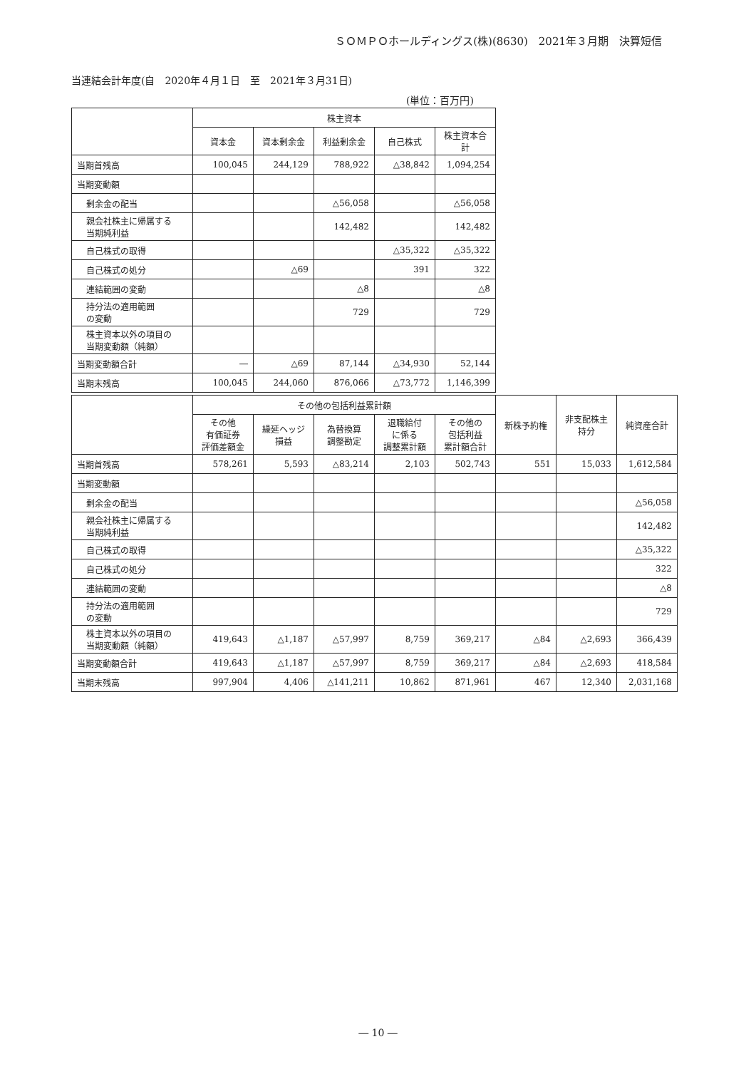ＳＯＭＰＯホールディングス(株)(8630)　2021年３月期　決算短信
当連結会計年度(自　2020年４月１日　至　2021年３月31日)
(単位：百万円)
| | 株主資本 | | | | |
| --- | --- | --- | --- | --- | --- |
| | 資本金 | 資本剰余金 | 利益剰余金 | 自己株式 | 株主資本合計 |
| 当期首残高 | 100,045 | 244,129 | 788,922 | △38,842 | 1,094,254 |
| 当期変動額 | | | | | |
| 剰余金の配当 | | | △56,058 | | △56,058 |
| 親会社株主に帰属する 当期純利益 | | | 142,482 | | 142,482 |
| 自己株式の取得 | | | | △35,322 | △35,322 |
| 自己株式の処分 | | △69 | | 391 | 322 |
| 連結範囲の変動 | | | △8 | | △8 |
| 持分法の適用範囲 の変動 | | | 729 | | 729 |
| 株主資本以外の項目の 当期変動額（純額） | | | | | |
| 当期変動額合計 | ― | △69 | 87,144 | △34,930 | 52,144 |
| 当期末残高 | 100,045 | 244,060 | 876,066 | △73,772 | 1,146,399 |
| | その他の包括利益累計額 | | | | | 新株予約権 | 非支配株主 持分 | 純資産合計 |
| --- | --- | --- | --- | --- | --- | --- | --- | --- |
| | その他 有価証券 評価差額金 | 繰延ヘッジ 損益 | 為替換算 調整勘定 | 退職給付 に係る 調整累計額 | その他の 包括利益 累計額合計 | | | |
| 当期首残高 | 578,261 | 5,593 | △83,214 | 2,103 | 502,743 | 551 | 15,033 | 1,612,584 |
| 当期変動額 | | | | | | | | |
| 剰余金の配当 | | | | | | | | △56,058 |
| 親会社株主に帰属する 当期純利益 | | | | | | | | 142,482 |
| 自己株式の取得 | | | | | | | | △35,322 |
| 自己株式の処分 | | | | | | | | 322 |
| 連結範囲の変動 | | | | | | | | △8 |
| 持分法の適用範囲 の変動 | | | | | | | | 729 |
| 株主資本以外の項目の 当期変動額（純額） | 419,643 | △1,187 | △57,997 | 8,759 | 369,217 | △84 | △2,693 | 366,439 |
| 当期変動額合計 | 419,643 | △1,187 | △57,997 | 8,759 | 369,217 | △84 | △2,693 | 418,584 |
| 当期末残高 | 997,904 | 4,406 | △141,211 | 10,862 | 871,961 | 467 | 12,340 | 2,031,168 |
― 10 ―